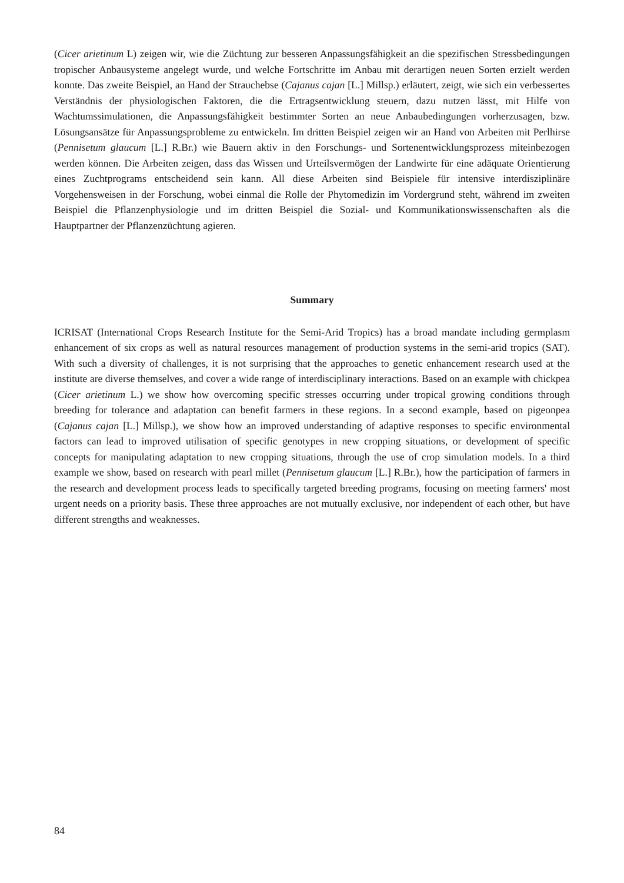(Cicer arietinum L) zeigen wir, wie die Züchtung zur besseren Anpassungsfähigkeit an die spezifischen Stressbedingungen tropischer Anbausysteme angelegt wurde, und welche Fortschritte im Anbau mit derartigen neuen Sorten erzielt werden konnte. Das zweite Beispiel, an Hand der Strauchebse (Cajanus cajan [L.] Millsp.) erläutert, zeigt, wie sich ein verbessertes Verständnis der physiologischen Faktoren, die die Ertragsentwicklung steuern, dazu nutzen lässt, mit Hilfe von Wachtumssimulationen, die Anpassungsfähigkeit bestimmter Sorten an neue Anbaubedingungen vorherzusagen, bzw. Lösungsansätze für Anpassungsprobleme zu entwickeln. Im dritten Beispiel zeigen wir an Hand von Arbeiten mit Perlhirse (Pennisetum glaucum [L.] R.Br.) wie Bauern aktiv in den Forschungs- und Sortenentwicklungsprozess miteinbezogen werden können. Die Arbeiten zeigen, dass das Wissen und Urteilsvermögen der Landwirte für eine adäquate Orientierung eines Zuchtprograms entscheidend sein kann. All diese Arbeiten sind Beispiele für intensive interdisziplinäre Vorgehensweisen in der Forschung, wobei einmal die Rolle der Phytomedizin im Vordergrund steht, während im zweiten Beispiel die Pflanzenphysiologie und im dritten Beispiel die Sozial- und Kommunikationswissenschaften als die Hauptpartner der Pflanzenzüchtung agieren.
Summary
ICRISAT (International Crops Research Institute for the Semi-Arid Tropics) has a broad mandate including germplasm enhancement of six crops as well as natural resources management of production systems in the semi-arid tropics (SAT). With such a diversity of challenges, it is not surprising that the approaches to genetic enhancement research used at the institute are diverse themselves, and cover a wide range of interdisciplinary interactions. Based on an example with chickpea (Cicer arietinum L.) we show how overcoming specific stresses occurring under tropical growing conditions through breeding for tolerance and adaptation can benefit farmers in these regions. In a second example, based on pigeonpea (Cajanus cajan [L.] Millsp.), we show how an improved understanding of adaptive responses to specific environmental factors can lead to improved utilisation of specific genotypes in new cropping situations, or development of specific concepts for manipulating adaptation to new cropping situations, through the use of crop simulation models. In a third example we show, based on research with pearl millet (Pennisetum glaucum [L.] R.Br.), how the participation of farmers in the research and development process leads to specifically targeted breeding programs, focusing on meeting farmers' most urgent needs on a priority basis. These three approaches are not mutually exclusive, nor independent of each other, but have different strengths and weaknesses.
84